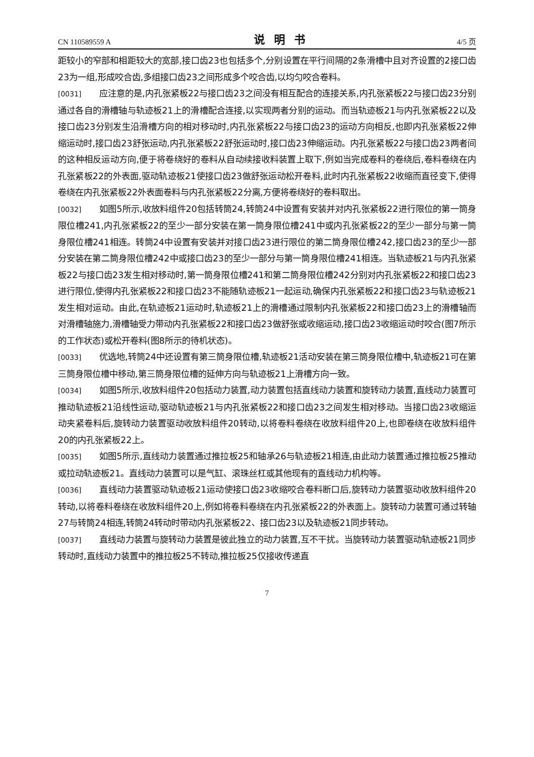CN 110589559 A 说明书 4/5 页
距较小的窄部和相距较大的宽部,接口齿23也包括多个,分别设置在平行间隔的2条滑槽中且对齐设置的2接口齿23为一组,形成咬合齿,多组接口齿23之间形成多个咬合齿,以均匀咬合卷料。
[0031] 应注意的是,内孔张紧板22与接口齿23之间没有相互配合的连接关系,内孔张紧板22与接口齿23分别通过各自的滑槽轴与轨迹板21上的滑槽配合连接,以实现两者分别的运动。而当轨迹板21与内孔张紧板22以及接口齿23分别发生沿滑槽方向的相对移动时,内孔张紧板22与接口齿23的运动方向相反,也即内孔张紧板22伸缩运动时,接口齿23舒张运动,内孔张紧板22舒张运动时,接口齿23伸缩运动。内孔张紧板22与接口齿23两者间的这种相反运动方向,便于将卷绕好的卷料从自动续接收料装置上取下,例如当完成卷料的卷绕后,卷料卷绕在内孔张紧板22的外表面,驱动轨迹板21使接口齿23做舒张运动松开卷料,此时内孔张紧板22收缩而直径变下,使得卷绕在内孔张紧板22外表面卷料与内孔张紧板22分离,方便将卷绕好的卷料取出。
[0032] 如图5所示,收放料组件20包括转筒24,转筒24中设置有安装并对内孔张紧板22进行限位的第一筒身限位槽241,内孔张紧板22的至少一部分安装在第一筒身限位槽241中或内孔张紧板22的至少一部分与第一筒身限位槽241相连。转筒24中设置有安装并对接口齿23进行限位的第二筒身限位槽242,接口齿23的至少一部分安装在第二筒身限位槽242中或接口齿23的至少一部分与第一筒身限位槽241相连。当轨迹板21与内孔张紧板22与接口齿23发生相对移动时,第一筒身限位槽241和第二筒身限位槽242分别对内孔张紧板22和接口齿23进行限位,使得内孔张紧板22和接口齿23不能随轨迹板21一起运动,确保内孔张紧板22和接口齿23与轨迹板21发生相对运动。由此,在轨迹板21运动时,轨迹板21上的滑槽通过限制内孔张紧板22和接口齿23上的滑槽轴而对滑槽轴施力,滑槽轴受力带动内孔张紧板22和接口齿23做舒张或收缩运动,接口齿23收缩运动时咬合(图7所示的工作状态)或松开卷料(图8所示的待机状态)。
[0033] 优选地,转筒24中还设置有第三筒身限位槽,轨迹板21活动安装在第三筒身限位槽中,轨迹板21可在第三筒身限位槽中移动,第三筒身限位槽的延伸方向与轨迹板21上滑槽方向一致。
[0034] 如图5所示,收放料组件20包括动力装置,动力装置包括直线动力装置和旋转动力装置,直线动力装置可推动轨迹板21沿线性运动,驱动轨迹板21与内孔张紧板22和接口齿23之间发生相对移动。当接口齿23收缩运动夹紧卷料后,旋转动力装置驱动收放料组件20转动,以将卷料卷绕在收放料组件20上,也即卷绕在收放料组件20的内孔张紧板22上。
[0035] 如图5所示,直线动力装置通过推拉板25和轴承26与轨迹板21相连,由此动力装置通过推拉板25推动或拉动轨迹板21。直线动力装置可以是气缸、滚珠丝杠或其他现有的直线动力机构等。
[0036] 直线动力装置驱动轨迹板21运动使接口齿23收缩咬合卷料断口后,旋转动力装置驱动收放料组件20转动,以将卷料卷绕在收放料组件20上,例如将卷料卷绕在内孔张紧板22的外表面上。旋转动力装置可通过转轴27与转筒24相连,转筒24转动时带动内孔张紧板22、接口齿23以及轨迹板21同步转动。
[0037] 直线动力装置与旋转动力装置是彼此独立的动力装置,互不干扰。当旋转动力装置驱动轨迹板21同步转动时,直线动力装置中的推拉板25不转动,推拉板25仅接收传递直
7